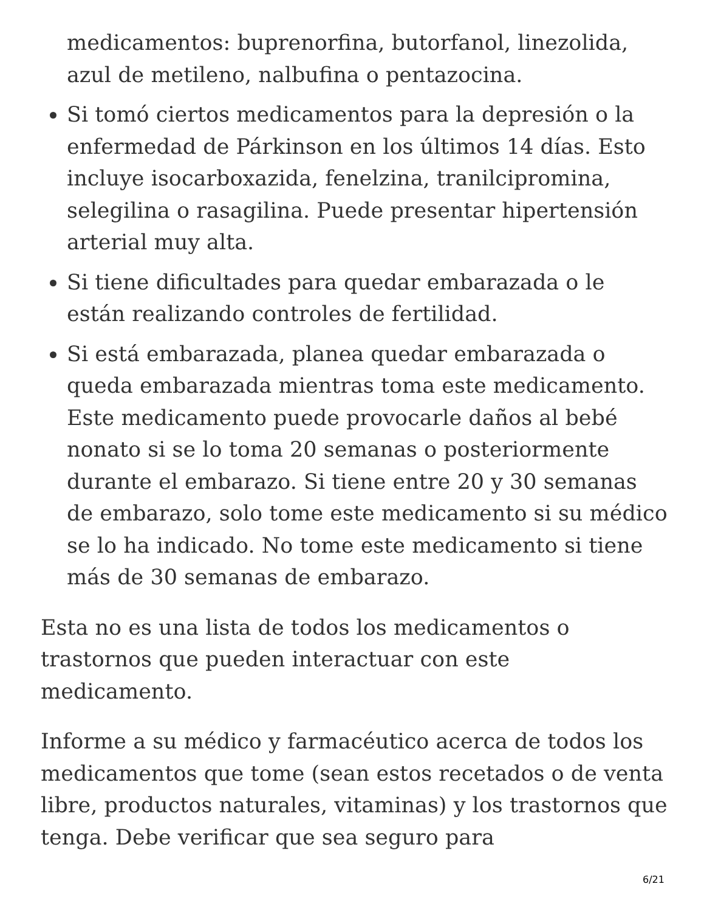medicamentos: buprenorfina, butorfanol, linezolida, azul de metileno, nalbufina o pentazocina.
Si tomó ciertos medicamentos para la depresión o la enfermedad de Párkinson en los últimos 14 días. Esto incluye isocarboxazida, fenelzina, tranilcipromina, selegilina o rasagilina. Puede presentar hipertensión arterial muy alta.
Si tiene dificultades para quedar embarazada o le están realizando controles de fertilidad.
Si está embarazada, planea quedar embarazada o queda embarazada mientras toma este medicamento. Este medicamento puede provocarle daños al bebé nonato si se lo toma 20 semanas o posteriormente durante el embarazo. Si tiene entre 20 y 30 semanas de embarazo, solo tome este medicamento si su médico se lo ha indicado. No tome este medicamento si tiene más de 30 semanas de embarazo.
Esta no es una lista de todos los medicamentos o trastornos que pueden interactuar con este medicamento.
Informe a su médico y farmacéutico acerca de todos los medicamentos que tome (sean estos recetados o de venta libre, productos naturales, vitaminas) y los trastornos que tenga. Debe verificar que sea seguro para
6/21